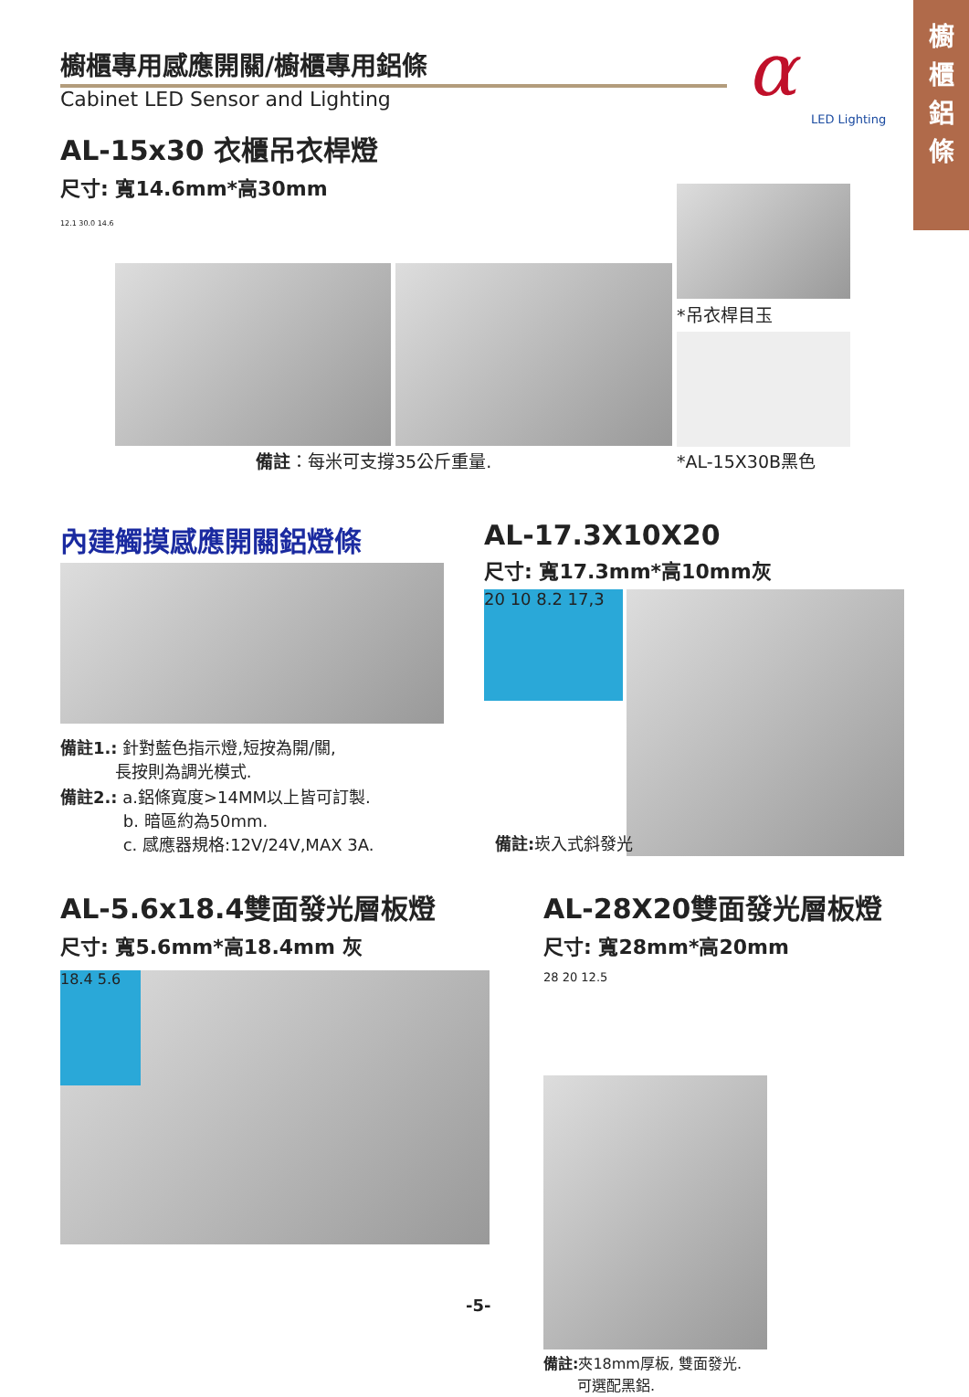櫥
櫃
鋁
條
櫥櫃專用感應開關/櫥櫃專用鋁條
Cabinet LED Sensor and Lighting
α
LED Lighting
AL-15x30 衣櫃吊衣桿燈
尺寸: 寬14.6mm*高30mm
12.1 30.0 14.6
*吊衣桿目玉
備註：每米可支撐35公斤重量. *AL-15X30B黑色
內建觸摸感應開關鋁燈條
備註1.: 針對藍色指示燈,短按為開/關,
    長按則為調光模式.
備註2.: a.鋁條寬度>14MM以上皆可訂製.
     b. 暗區約為50mm.
     c. 感應器規格:12V/24V,MAX 3A.
AL-17.3X10X20
尺寸: 寬17.3mm*高10mm灰
20 10 8.2 17,3
備註: 崁入式斜發光
AL-5.6x18.4雙面發光層板燈
尺寸: 寬5.6mm*高18.4mm 灰
18.4 5.6
AL-28X20雙面發光層板燈
尺寸: 寬28mm*高20mm
28 20 12.5
備註: 夾18mm厚板, 雙面發光.
   可選配黑鋁.
-5-